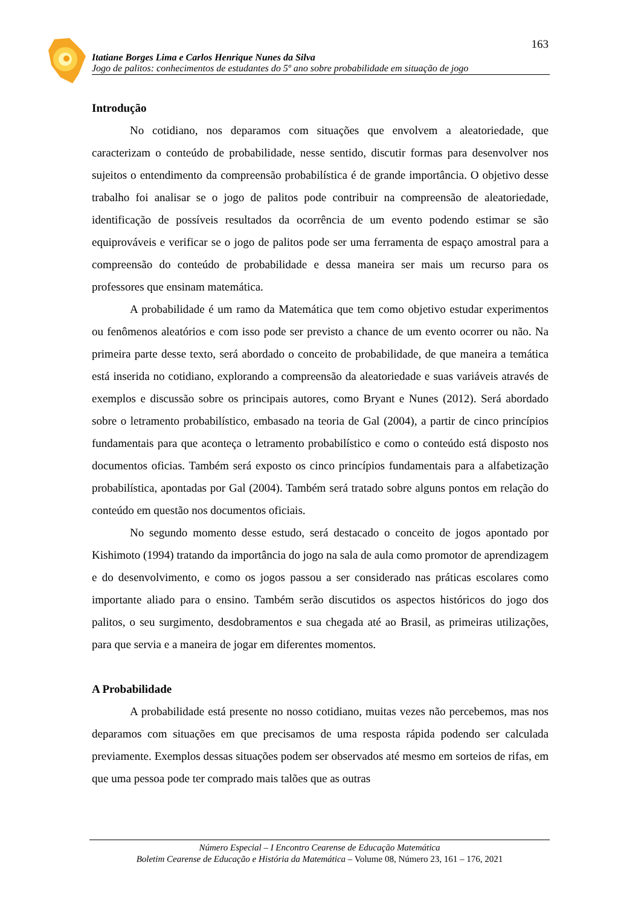163
Itatiane Borges Lima e Carlos Henrique Nunes da Silva
Jogo de palitos: conhecimentos de estudantes do 5º ano sobre probabilidade em situação de jogo
Introdução
No cotidiano, nos deparamos com situações que envolvem a aleatoriedade, que caracterizam o conteúdo de probabilidade, nesse sentido, discutir formas para desenvolver nos sujeitos o entendimento da compreensão probabilística é de grande importância. O objetivo desse trabalho foi analisar se o jogo de palitos pode contribuir na compreensão de aleatoriedade, identificação de possíveis resultados da ocorrência de um evento podendo estimar se são equiprováveis e verificar se o jogo de palitos pode ser uma ferramenta de espaço amostral para a compreensão do conteúdo de probabilidade e dessa maneira ser mais um recurso para os professores que ensinam matemática.
A probabilidade é um ramo da Matemática que tem como objetivo estudar experimentos ou fenômenos aleatórios e com isso pode ser previsto a chance de um evento ocorrer ou não. Na primeira parte desse texto, será abordado o conceito de probabilidade, de que maneira a temática está inserida no cotidiano, explorando a compreensão da aleatoriedade e suas variáveis através de exemplos e discussão sobre os principais autores, como Bryant e Nunes (2012). Será abordado sobre o letramento probabilístico, embasado na teoria de Gal (2004), a partir de cinco princípios fundamentais para que aconteça o letramento probabilístico e como o conteúdo está disposto nos documentos oficias. Também será exposto os cinco princípios fundamentais para a alfabetização probabilística, apontadas por Gal (2004). Também será tratado sobre alguns pontos em relação do conteúdo em questão nos documentos oficiais.
No segundo momento desse estudo, será destacado o conceito de jogos apontado por Kishimoto (1994) tratando da importância do jogo na sala de aula como promotor de aprendizagem e do desenvolvimento, e como os jogos passou a ser considerado nas práticas escolares como importante aliado para o ensino. Também serão discutidos os aspectos históricos do jogo dos palitos, o seu surgimento, desdobramentos e sua chegada até ao Brasil, as primeiras utilizações, para que servia e a maneira de jogar em diferentes momentos.
A Probabilidade
A probabilidade está presente no nosso cotidiano, muitas vezes não percebemos, mas nos deparamos com situações em que precisamos de uma resposta rápida podendo ser calculada previamente. Exemplos dessas situações podem ser observados até mesmo em sorteios de rifas, em que uma pessoa pode ter comprado mais talões que as outras
Número Especial – I Encontro Cearense de Educação Matemática
Boletim Cearense de Educação e História da Matemática – Volume 08, Número 23, 161 – 176, 2021